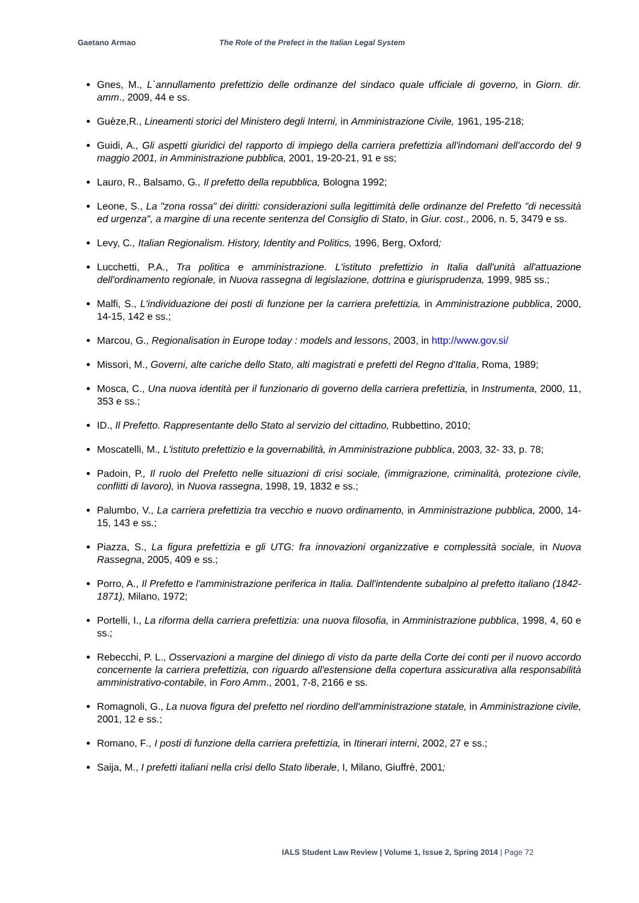Gaetano Armao The Role of the Prefect in the Italian Legal System
Gnes, M., L`annullamento prefettizio delle ordinanze del sindaco quale ufficiale di governo, in Giorn. dir. amm., 2009, 44 e ss.
Guèze,R., Lineamenti storici del Ministero degli Interni, in Amministrazione Civile, 1961, 195-218;
Guidi, A., Gli aspetti giuridici del rapporto di impiego della carriera prefettizia all'indomani dell'accordo del 9 maggio 2001, in Amministrazione pubblica, 2001, 19-20-21, 91 e ss;
Lauro, R., Balsamo, G., Il prefetto della repubblica, Bologna 1992;
Leone, S., La "zona rossa" dei diritti: considerazioni sulla legittimità delle ordinanze del Prefetto "di necessità ed urgenza", a margine di una recente sentenza del Consiglio di Stato, in Giur. cost., 2006, n. 5, 3479 e ss.
Levy, C., Italian Regionalism. History, Identity and Politics, 1996, Berg, Oxford;
Lucchetti, P.A., Tra politica e amministrazione. L'istituto prefettizio in Italia dall'unità all'attuazione dell'ordinamento regionale, in Nuova rassegna di legislazione, dottrina e giurisprudenza, 1999, 985 ss.;
Malfi, S., L'individuazione dei posti di funzione per la carriera prefettizia, in Amministrazione pubblica, 2000, 14-15, 142 e ss.;
Marcou, G., Regionalisation in Europe today : models and lessons, 2003, in http://www.gov.si/
Missori, M., Governi, alte cariche dello Stato, alti magistrati e prefetti del Regno d'Italia, Roma, 1989;
Mosca, C., Una nuova identità per il funzionario di governo della carriera prefettizia, in Instrumenta, 2000, 11, 353 e ss.;
ID., Il Prefetto. Rappresentante dello Stato al servizio del cittadino, Rubbettino, 2010;
Moscatelli, M., L'istituto prefettizio e la governabilità, in Amministrazione pubblica, 2003, 32- 33, p. 78;
Padoin, P., Il ruolo del Prefetto nelle situazioni di crisi sociale, (immigrazione, criminalità, protezione civile, conflitti di lavoro), in Nuova rassegna, 1998, 19, 1832 e ss.;
Palumbo, V., La carriera prefettizia tra vecchio e nuovo ordinamento, in Amministrazione pubblica, 2000, 14-15, 143 e ss.;
Piazza, S., La figura prefettizia e gli UTG: fra innovazioni organizzative e complessità sociale, in Nuova Rassegna, 2005, 409 e ss.;
Porro, A., Il Prefetto e l'amministrazione periferica in Italia. Dall'intendente subalpino al prefetto italiano (1842-1871), Milano, 1972;
Portelli, I., La riforma della carriera prefettizia: una nuova filosofia, in Amministrazione pubblica, 1998, 4, 60 e ss.;
Rebecchi, P. L., Osservazioni a margine del diniego di visto da parte della Corte dei conti per il nuovo accordo concernente la carriera prefettizia, con riguardo all'estensione della copertura assicurativa alla responsabilità amministrativo-contabile, in Foro Amm., 2001, 7-8, 2166 e ss.
Romagnoli, G., La nuova figura del prefetto nel riordino dell'amministrazione statale, in Amministrazione civile, 2001, 12 e ss.;
Romano, F., I posti di funzione della carriera prefettizia, in Itinerari interni, 2002, 27 e ss.;
Saija, M., I prefetti italiani nella crisi dello Stato liberale, I, Milano, Giuffrè, 2001;
IALS Student Law Review | Volume 1, Issue 2, Spring 2014 | Page 72